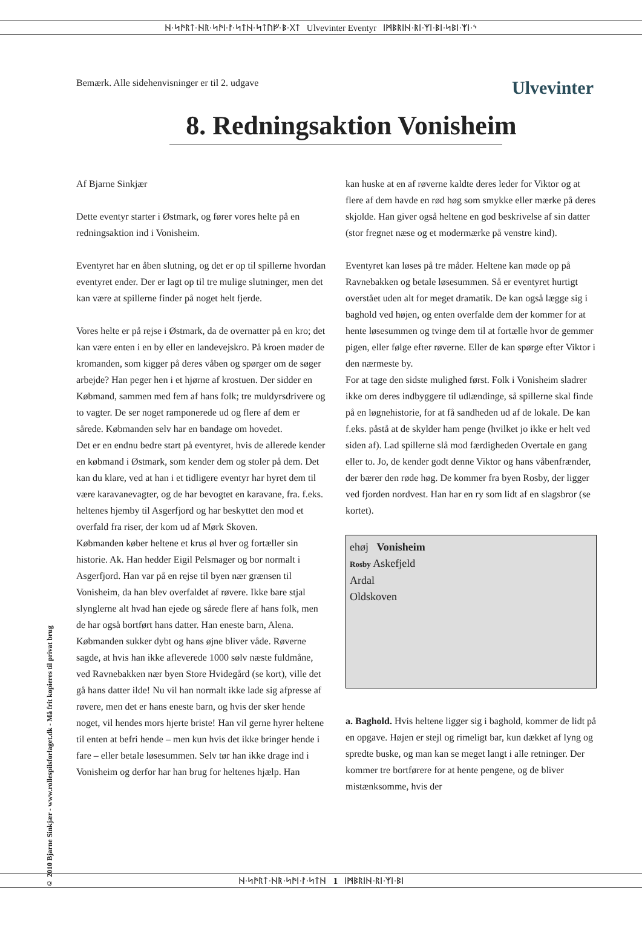ᚺ·ᛋᚫᚱᛏ·ᚺᚱ·ᛋᚫᛁ·ᚨ·ᛋᛏᚺ·ᛋᛏᚢᚠ·ᛒ·ᚷᛏ Ulvevinter Eventyr ᛁᛗᛒᚱᛁᚺ·ᚱᛁ·ᛉᛁ·ᛒᛁ·ᛋᛒᛁ·ᛉᛁ·ᛃ
Bemærk. Alle sidehenvisninger er til 2. udgave Ulvevinter
8. Redningsaktion Vonisheim
Af Bjarne Sinkjær
Dette eventyr starter i Østmark, og fører vores helte på en redningsaktion ind i Vonisheim.
Eventyret har en åben slutning, og det er op til spillerne hvordan eventyret ender. Der er lagt op til tre mulige slutninger, men det kan være at spillerne finder på noget helt fjerde.
Vores helte er på rejse i Østmark, da de overnatter på en kro; det kan være enten i en by eller en landevejskro. På kroen møder de kromanden, som kigger på deres våben og spørger om de søger arbejde? Han peger hen i et hjørne af krostuen. Der sidder en Købmand, sammen med fem af hans folk; tre muldyrsdrivere og to vagter. De ser noget ramponerede ud og flere af dem er sårede. Købmanden selv har en bandage om hovedet.
Det er en endnu bedre start på eventyret, hvis de allerede kender en købmand i Østmark, som kender dem og stoler på dem. Det kan du klare, ved at han i et tidligere eventyr har hyret dem til være karavanevagter, og de har bevogtet en karavane, fra. f.eks. heltenes hjemby til Asgerfjord og har beskyttet den mod et overfald fra riser, der kom ud af Mørk Skoven.
Købmanden køber heltene et krus øl hver og fortæller sin historie. Ak. Han hedder Eigil Pelsmager og bor normalt i Asgerfjord. Han var på en rejse til byen nær grænsen til Vonisheim, da han blev overfaldet af røvere. Ikke bare stjal slynglerne alt hvad han ejede og sårede flere af hans folk, men de har også bortført hans datter. Han eneste barn, Alena. Købmanden sukker dybt og hans øjne bliver våde. Røverne sagde, at hvis han ikke afleverede 1000 sølv næste fuldmåne, ved Ravnebakken nær byen Store Hvidegård (se kort), ville det gå hans datter ilde! Nu vil han normalt ikke lade sig afpresse af røvere, men det er hans eneste barn, og hvis der sker hende noget, vil hendes mors hjerte briste! Han vil gerne hyrer heltene til enten at befri hende – men kun hvis det ikke bringer hende i fare – eller betale løsesummen. Selv tør han ikke drage ind i Vonisheim og derfor har han brug for heltenes hjælp. Han
kan huske at en af røverne kaldte deres leder for Viktor og at flere af dem havde en rød høg som smykke eller mærke på deres skjolde. Han giver også heltene en god beskrivelse af sin datter (stor fregnet næse og et modermærke på venstre kind).
Eventyret kan løses på tre måder. Heltene kan møde op på Ravnebakken og betale løsesummen. Så er eventyret hurtigt overstået uden alt for meget dramatik. De kan også lægge sig i baghold ved højen, og enten overfalde dem der kommer for at hente løsesummen og tvinge dem til at fortælle hvor de gemmer pigen, eller følge efter røverne. Eller de kan spørge efter Viktor i den nærmeste by.
For at tage den sidste mulighed først. Folk i Vonisheim sladrer ikke om deres indbyggere til udlændinge, så spillerne skal finde på en løgnehistorie, for at få sandheden ud af de lokale. De kan f.eks. påstå at de skylder ham penge (hvilket jo ikke er helt ved siden af). Lad spillerne slå mod færdigheden Overtale en gang eller to. Jo, de kender godt denne Viktor og hans våbenfrænder, der bærer den røde høg. De kommer fra byen Rosby, der ligger ved fjorden nordvest. Han har en ry som lidt af en slagsbror (se kortet).
ehøj Vonisheim
Rosby Askefjeld
Ardal
Oldskoven
a. Baghold. Hvis heltene ligger sig i baghold, kommer de lidt på en opgave. Højen er stejl og rimeligt bar, kun dækket af lyng og spredte buske, og man kan se meget langt i alle retninger. Der kommer tre bortførere for at hente pengene, og de bliver mistænksomme, hvis der
© 2010 Bjarne Sinkjær - www.rollespilsforlaget.dk - Må frit kopieres til privat brug
ᚺ·ᛋᚫᚱᛏ·ᚺᚱ·ᛋᚫᛁ·ᚨ·ᛋᛏᚺ 1 ᛁᛗᛒᚱᛁᚺ·ᚱᛁ·ᛉᛁ·ᛒᛁ